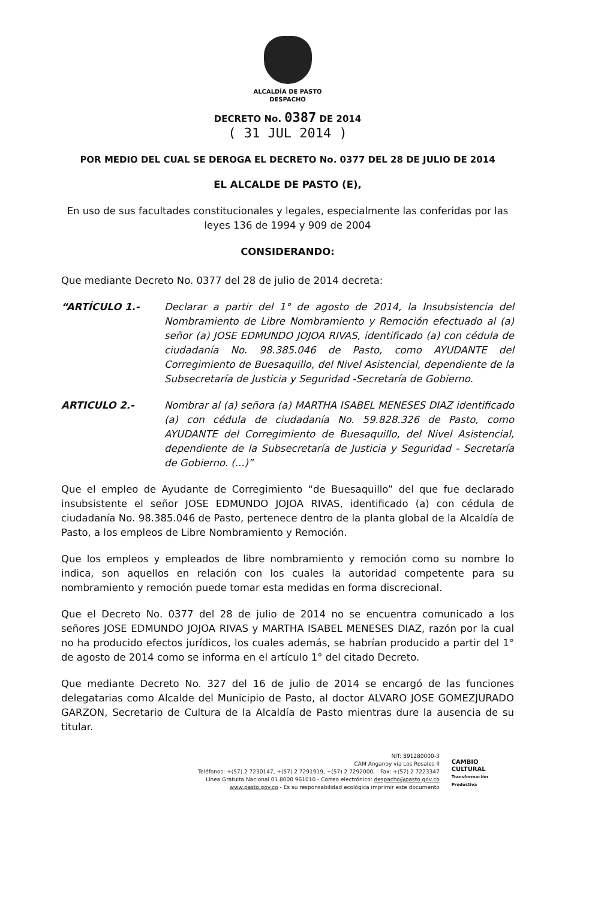ALCALDÍA DE PASTO
DESPACHO
DECRETO No. 0387 DE 2014
( 31 JUL 2014 )
POR MEDIO DEL CUAL SE DEROGA EL DECRETO No. 0377 DEL 28 DE JULIO DE 2014
EL ALCALDE DE PASTO (E),
En uso de sus facultades constitucionales y legales, especialmente las conferidas por las leyes 136 de 1994 y 909 de 2004
CONSIDERANDO:
Que mediante Decreto No. 0377 del 28 de julio de 2014 decreta:
“ARTÍCULO 1.- Declarar a partir del 1° de agosto de 2014, la Insubsistencia del Nombramiento de Libre Nombramiento y Remoción efectuado al (a) señor (a) JOSE EDMUNDO JOJOA RIVAS, identificado (a) con cédula de ciudadanía No. 98.385.046 de Pasto, como AYUDANTE del Corregimiento de Buesaquillo, del Nivel Asistencial, dependiente de la Subsecretaría de Justicia y Seguridad -Secretaría de Gobierno.
ARTICULO 2.- Nombrar al (a) señora (a) MARTHA ISABEL MENESES DIAZ identificado (a) con cédula de ciudadanía No. 59.828.326 de Pasto, como AYUDANTE del Corregimiento de Buesaquillo, del Nivel Asistencial, dependiente de la Subsecretaría de Justicia y Seguridad - Secretaría de Gobierno. (...)”
Que el empleo de Ayudante de Corregimiento “de Buesaquillo” del que fue declarado insubsistente el señor JOSE EDMUNDO JOJOA RIVAS, identificado (a) con cédula de ciudadanía No. 98.385.046 de Pasto, pertenece dentro de la planta global de la Alcaldía de Pasto, a los empleos de Libre Nombramiento y Remoción.
Que los empleos y empleados de libre nombramiento y remoción como su nombre lo indica, son aquellos en relación con los cuales la autoridad competente para su nombramiento y remoción puede tomar esta medidas en forma discrecional.
Que el Decreto No. 0377 del 28 de julio de 2014 no se encuentra comunicado a los señores JOSE EDMUNDO JOJOA RIVAS y MARTHA ISABEL MENESES DIAZ, razón por la cual no ha producido efectos jurídicos, los cuales además, se habrían producido a partir del 1° de agosto de 2014 como se informa en el artículo 1° del citado Decreto.
Que mediante Decreto No. 327 del 16 de julio de 2014 se encargó de las funciones delegatarias como Alcalde del Municipio de Pasto, al doctor ALVARO JOSE GOMEZJURADO GARZON, Secretario de Cultura de la Alcaldía de Pasto mientras dure la ausencia de su titular.
NIT: 891280000-3
CAM Anganoy vía Los Rosales II
Teléfonos: +(57) 2 7230147, +(57) 2 7291919, +(57) 2 7292000, - Fax: +(57) 2 7223347
Línea Gratuita Nacional 01 8000 961010 - Correo electrónico: despacho@pasto.gov.co
www.pasto.gov.co - Es su responsabilidad ecológica imprimir este documento
CAMBIO
CULTURAL
Transformación Productiva